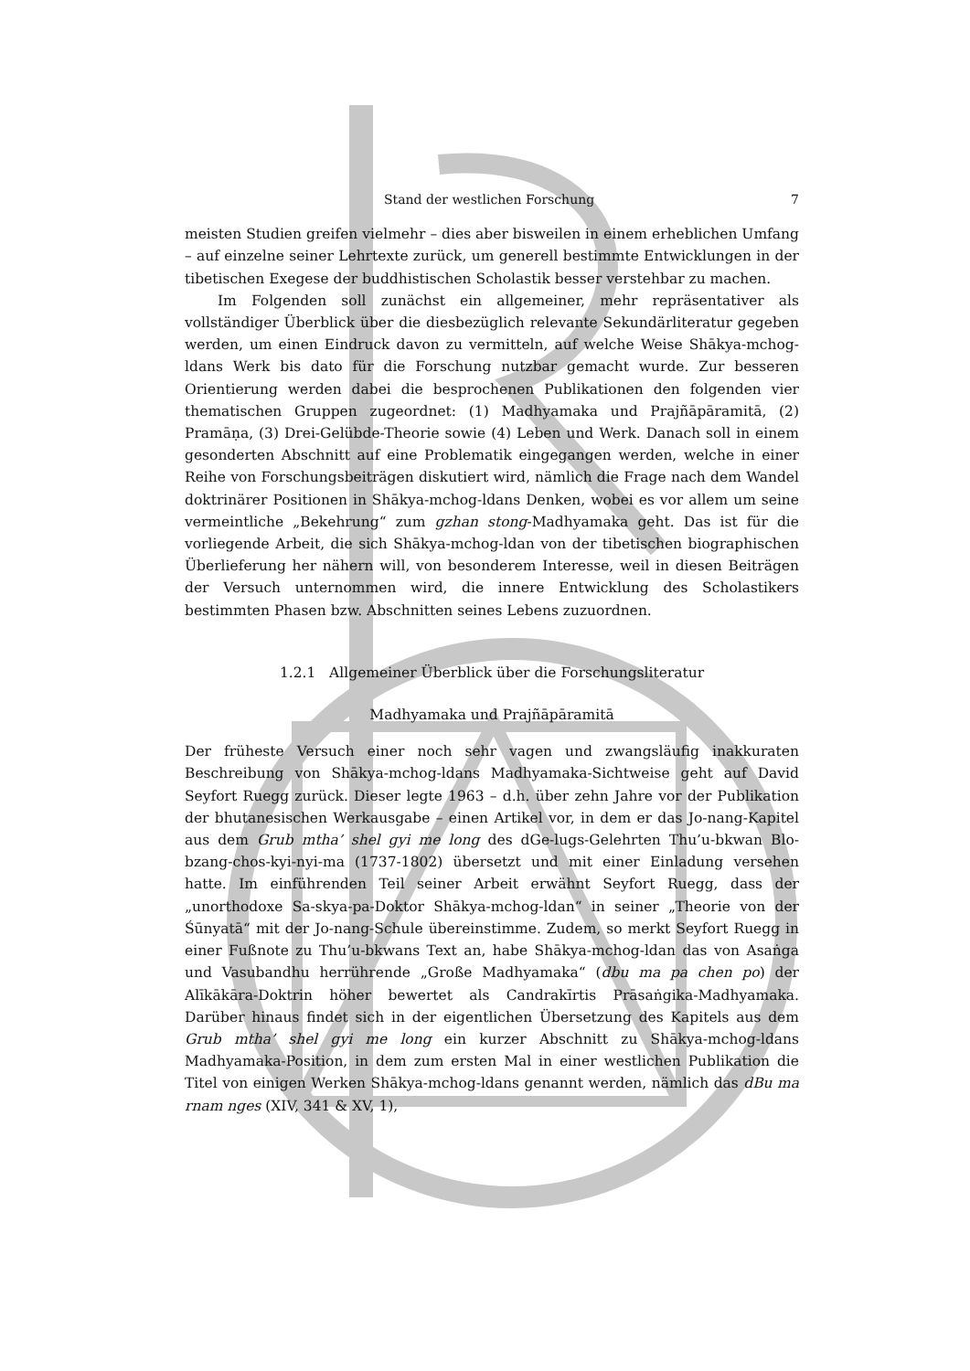Stand der westlichen Forschung 7
meisten Studien greifen vielmehr – dies aber bisweilen in einem erheblichen Umfang – auf einzelne seiner Lehrtexte zurück, um generell bestimmte Entwicklungen in der tibetischen Exegese der buddhistischen Scholastik besser verstehbar zu machen.
Im Folgenden soll zunächst ein allgemeiner, mehr repräsentativer als vollständiger Überblick über die diesbezüglich relevante Sekundärliteratur gegeben werden, um einen Eindruck davon zu vermitteln, auf welche Weise Shākya-mchog-ldans Werk bis dato für die Forschung nutzbar gemacht wurde. Zur besseren Orientierung werden dabei die besprochenen Publikationen den folgenden vier thematischen Gruppen zugeordnet: (1) Madhyamaka und Prajñāpāramitā, (2) Pramāṇa, (3) Drei-Gelübde-Theorie sowie (4) Leben und Werk. Danach soll in einem gesonderten Abschnitt auf eine Problematik eingegangen werden, welche in einer Reihe von Forschungsbeiträgen diskutiert wird, nämlich die Frage nach dem Wandel doktrinärer Positionen in Shākya-mchog-ldans Denken, wobei es vor allem um seine vermeintliche „Bekehrung“ zum gzhan stong-Madhyamaka geht. Das ist für die vorliegende Arbeit, die sich Shākya-mchog-ldan von der tibetischen biographischen Überlieferung her nähern will, von besonderem Interesse, weil in diesen Beiträgen der Versuch unternommen wird, die innere Entwicklung des Scholastikers bestimmten Phasen bzw. Abschnitten seines Lebens zuzuordnen.
1.2.1 Allgemeiner Überblick über die Forschungsliteratur
Madhyamaka und Prajñāpāramitā
Der früheste Versuch einer noch sehr vagen und zwangsläufig inakkuraten Beschreibung von Shākya-mchog-ldans Madhyamaka-Sichtweise geht auf David Seyfort Ruegg zurück. Dieser legte 1963 – d.h. über zehn Jahre vor der Publikation der bhutanesischen Werkausgabe – einen Artikel vor, in dem er das Jo-nang-Kapitel aus dem Grub mtha’ shel gyi me long des dGe-lugs-Gelehrten Thu’u-bkwan Blo-bzang-chos-kyi-nyi-ma (1737-1802) übersetzt und mit einer Einladung versehen hatte. Im einführenden Teil seiner Arbeit erwähnt Seyfort Ruegg, dass der „unorthodoxe Sa-skya-pa-Doktor Shākya-mchog-ldan“ in seiner „Theorie von der Śūnyatā“ mit der Jo-nang-Schule übereinstimme. Zudem, so merkt Seyfort Ruegg in einer Fußnote zu Thu’u-bkwans Text an, habe Shākya-mchog-ldan das von Asaṅga und Vasubandhu herrührende „Große Madhyamaka“ (dbu ma pa chen po) der Alīkākāra-Doktrin höher bewertet als Candrakīrtis Prāsaṅgika-Madhyamaka. Darüber hinaus findet sich in der eigentlichen Übersetzung des Kapitels aus dem Grub mtha’ shel gyi me long ein kurzer Abschnitt zu Shākya-mchog-ldans Madhyamaka-Position, in dem zum ersten Mal in einer westlichen Publikation die Titel von einigen Werken Shākya-mchog-ldans genannt werden, nämlich das dBu ma rnam nges (XIV, 341 & XV, 1),